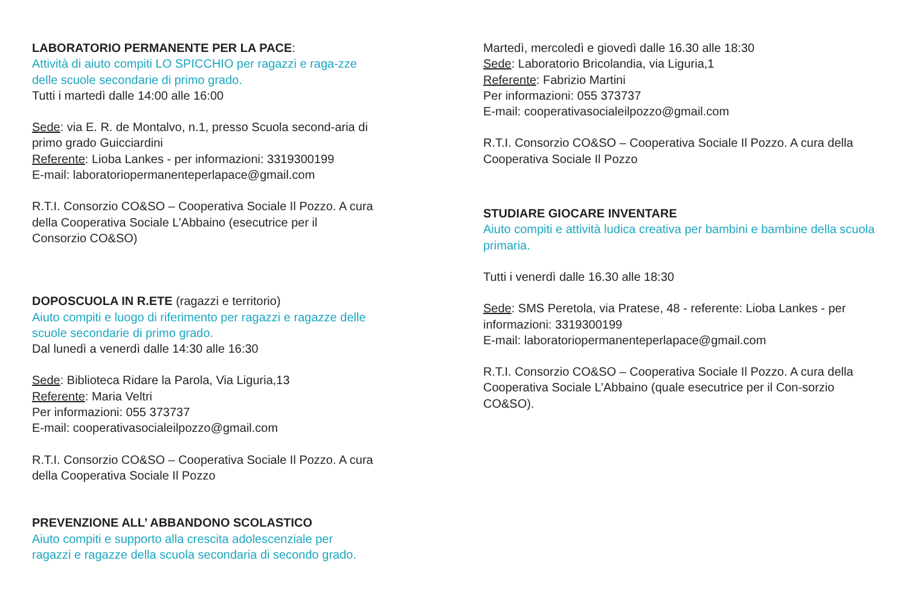LABORATORIO PERMANENTE PER LA PACE:
Attività di aiuto compiti LO SPICCHIO per ragazzi e raga-zze delle scuole secondarie di primo grado.
Tutti i martedì dalle 14:00 alle 16:00
Sede: via E. R. de Montalvo, n.1, presso Scuola second-aria di primo grado Guicciardini
Referente: Lioba Lankes - per informazioni: 3319300199
E-mail: laboratoriopermanenteperlapace@gmail.com
R.T.I. Consorzio CO&SO – Cooperativa Sociale Il Pozzo. A cura della Cooperativa Sociale L’Abbaino (esecutrice per il Consorzio CO&SO)
DOPOSCUOLA IN R.ETE (ragazzi e territorio)
Aiuto compiti e luogo di riferimento per ragazzi e ragazze delle scuole secondarie di primo grado.
Dal lunedì a venerdì dalle 14:30 alle 16:30
Sede: Biblioteca Ridare la Parola, Via Liguria,13
Referente: Maria Veltri
Per informazioni: 055 373737
E-mail: cooperativasocialeilpozzo@gmail.com
R.T.I. Consorzio CO&SO – Cooperativa Sociale Il Pozzo. A cura della Cooperativa Sociale Il Pozzo
PREVENZIONE ALL’ ABBANDONO SCOLASTICO
Aiuto compiti e supporto alla crescita adolescenziale per ragazzi e ragazze della scuola secondaria di secondo grado.
Martedì, mercoledì e giovedì dalle 16.30 alle 18:30
Sede: Laboratorio Bricolandia, via Liguria,1
Referente: Fabrizio Martini
Per informazioni: 055 373737
E-mail: cooperativasocialeilpozzo@gmail.com
R.T.I. Consorzio CO&SO – Cooperativa Sociale Il Pozzo. A cura della Cooperativa Sociale Il Pozzo
STUDIARE GIOCARE INVENTARE
Aiuto compiti e attività ludica creativa per bambini e bambine della scuola primaria.
Tutti i venerdì dalle 16.30 alle 18:30
Sede: SMS Peretola, via Pratese, 48 - referente: Lioba Lankes - per informazioni: 3319300199
E-mail: laboratoriopermanenteperlapace@gmail.com
R.T.I. Consorzio CO&SO – Cooperativa Sociale Il Pozzo. A cura della Cooperativa Sociale L’Abbaino (quale esecutrice per il Con-sorzio CO&SO).